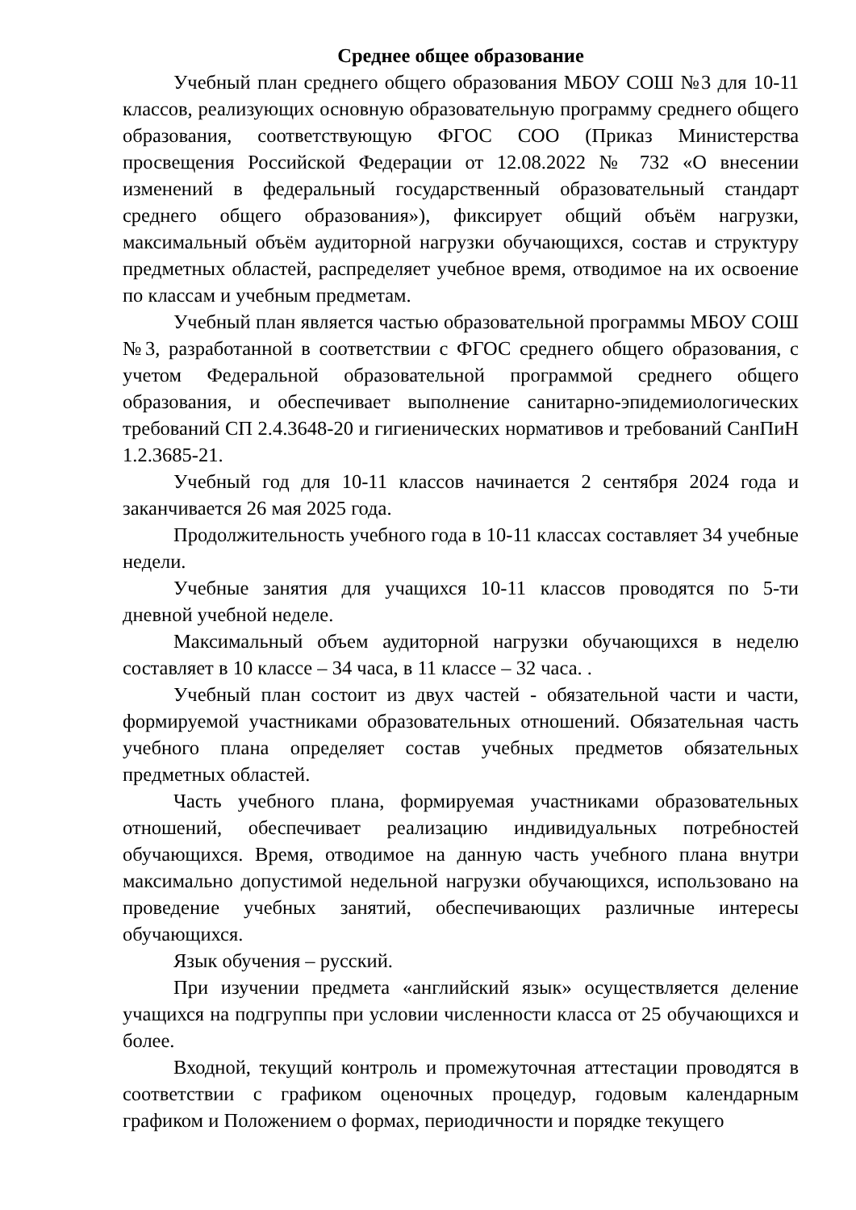Среднее общее образование
Учебный план среднего общего образования МБОУ СОШ №3 для 10-11 классов, реализующих основную образовательную программу среднего общего образования, соответствующую ФГОС СОО (Приказ Министерства просвещения Российской Федерации от 12.08.2022 № 732 «О внесении изменений в федеральный государственный образовательный стандарт среднего общего образования»), фиксирует общий объём нагрузки, максимальный объём аудиторной нагрузки обучающихся, состав и структуру предметных областей, распределяет учебное время, отводимое на их освоение по классам и учебным предметам.
Учебный план является частью образовательной программы МБОУ СОШ №3, разработанной в соответствии с ФГОС среднего общего образования, с учетом Федеральной образовательной программой среднего общего образования, и обеспечивает выполнение санитарно-эпидемиологических требований СП 2.4.3648-20 и гигиенических нормативов и требований СанПиН 1.2.3685-21.
Учебный год для 10-11 классов начинается 2 сентября 2024 года и заканчивается 26 мая 2025 года.
Продолжительность учебного года в 10-11 классах составляет 34 учебные недели.
Учебные занятия для учащихся 10-11 классов проводятся по 5-ти дневной учебной неделе.
Максимальный объем аудиторной нагрузки обучающихся в неделю составляет в 10 классе – 34 часа, в 11 классе – 32 часа. .
Учебный план состоит из двух частей - обязательной части и части, формируемой участниками образовательных отношений. Обязательная часть учебного плана определяет состав учебных предметов обязательных предметных областей.
Часть учебного плана, формируемая участниками образовательных отношений, обеспечивает реализацию индивидуальных потребностей обучающихся. Время, отводимое на данную часть учебного плана внутри максимально допустимой недельной нагрузки обучающихся, использовано на проведение учебных занятий, обеспечивающих различные интересы обучающихся.
Язык обучения – русский.
При изучении предмета «английский язык» осуществляется деление учащихся на подгруппы при условии численности класса от 25 обучающихся и более.
Входной, текущий контроль и промежуточная аттестации проводятся в соответствии с графиком оценочных процедур, годовым календарным графиком и Положением о формах, периодичности и порядке текущего